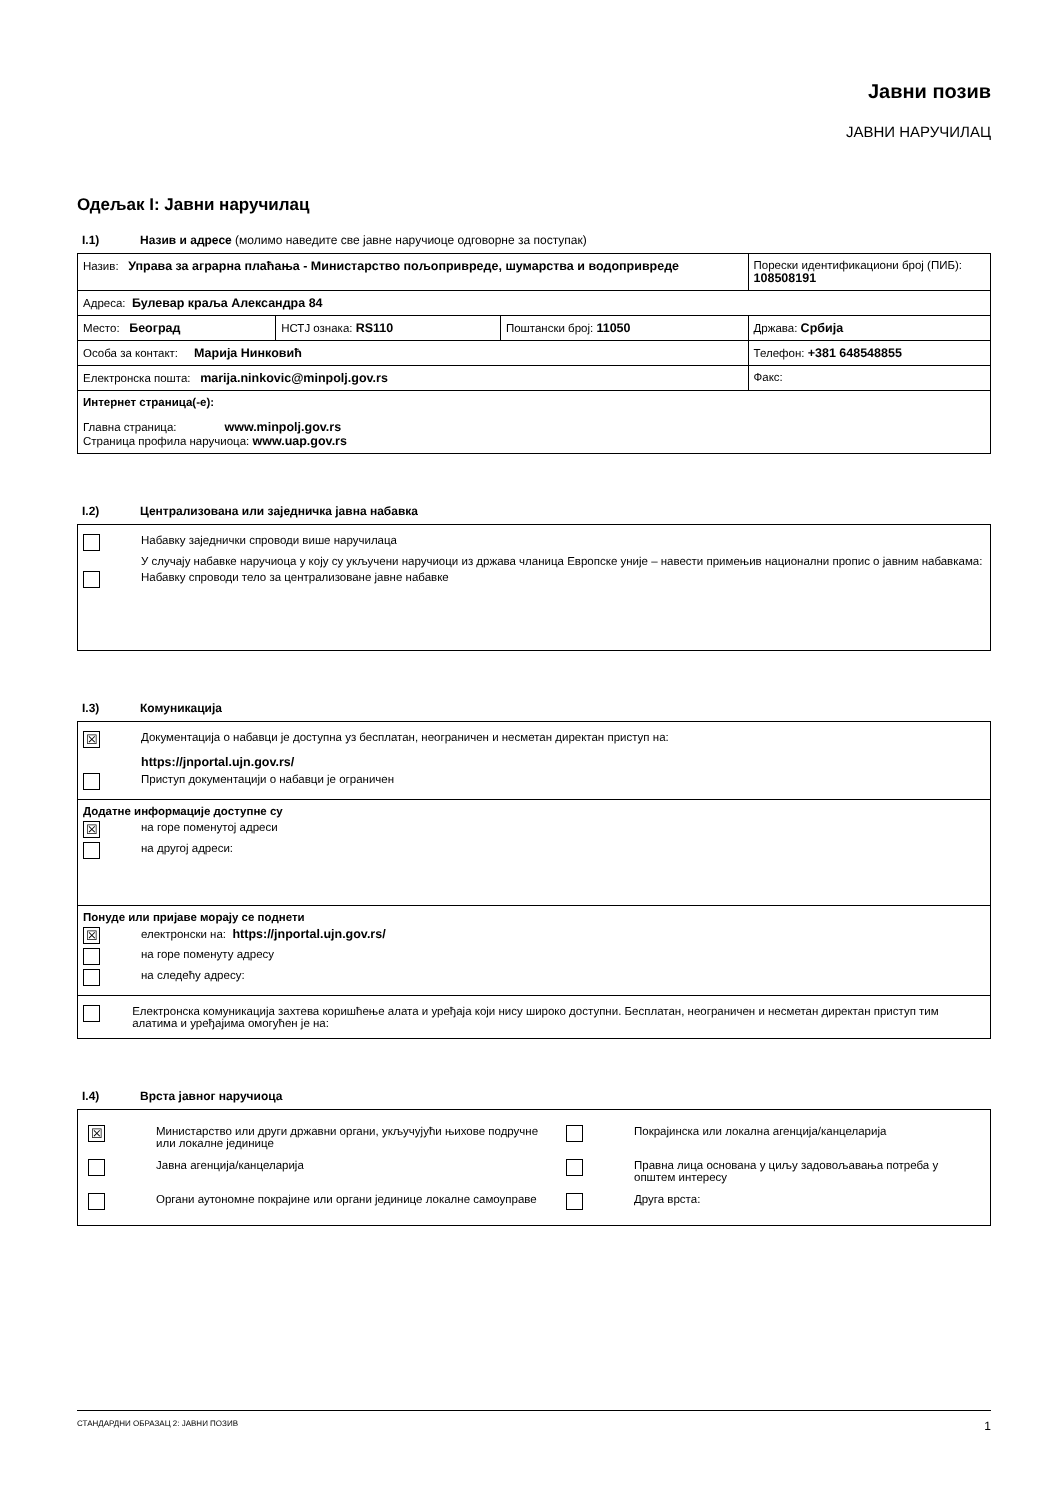Јавни позив
ЈАВНИ НАРУЧИЛАЦ
Одељак I: Јавни наручилац
I.1) Назив и адресе (молимо наведите све јавне наручиоце одговорне за поступак)
| Назив: Управа за аграрна плаћања - Министарство пољопривреде, шумарства и водопривреде | | | Порески идентификациони број (ПИБ): 108508191 |
| Адреса: Булевар краља Александра 84 | | | |
| Место: Београд | НСТЈ ознака: RS110 | Поштански број: 11050 | Држава: Србија |
| Особа за контакт: Марија Нинковић | | | Телефон: +381 648548855 |
| Електронска пошта: marija.ninkovic@minpolj.gov.rs | | | Факс: |
| Интернет страница(-е): Главна страница: www.minpolj.gov.rs Страница профила наручиоца: www.uap.gov.rs | | | |
I.2) Централизована или заједничка јавна набавка
| Набавку заједнички спроводи више наручилаца У случају набавке наручиоца у коју су укључени наручиоци из држава чланица Европске уније – навести примењив национални пропис о јавним набавкама: Набавку спроводи тело за централизоване јавне набавке |
I.3) Комуникација
| ☒ Документација о набавци је доступна уз бесплатан, неограничен и несметан директан приступ на: https://jnportal.ujn.gov.rs/ Приступ документацији о набавци је ограничен |
| Додатне информације доступне су ☒ на горе поменутој адреси на другој адреси: |
| Понуде или пријаве морају се поднети ☒ електронски на: https://jnportal.ujn.gov.rs/ на горе поменуту адресу на следећу адресу: |
| Електронска комуникација захтева коришћење алата и уређаја који нису широко доступни. Бесплатан, неограничен и несметан директан приступ тим алатима и уређајима омогућен је на: |
I.4) Врста јавног наручиоца
| / ☒ / Министарство или други државни органи, укључујући њихове подручне или локалне јединице / / Покрајинска или локална агенција/канцеларија / / / Јавна агенција/канцеларија / / Правна лица основана у циљу задовољавања потреба у општем интересу / / / Органи аутономне покрајине или органи јединице локалне самоуправе / / Друга врста: / |
СТАНДАРДНИ ОБРАЗАЦ 2: ЈАВНИ ПОЗИВ 1